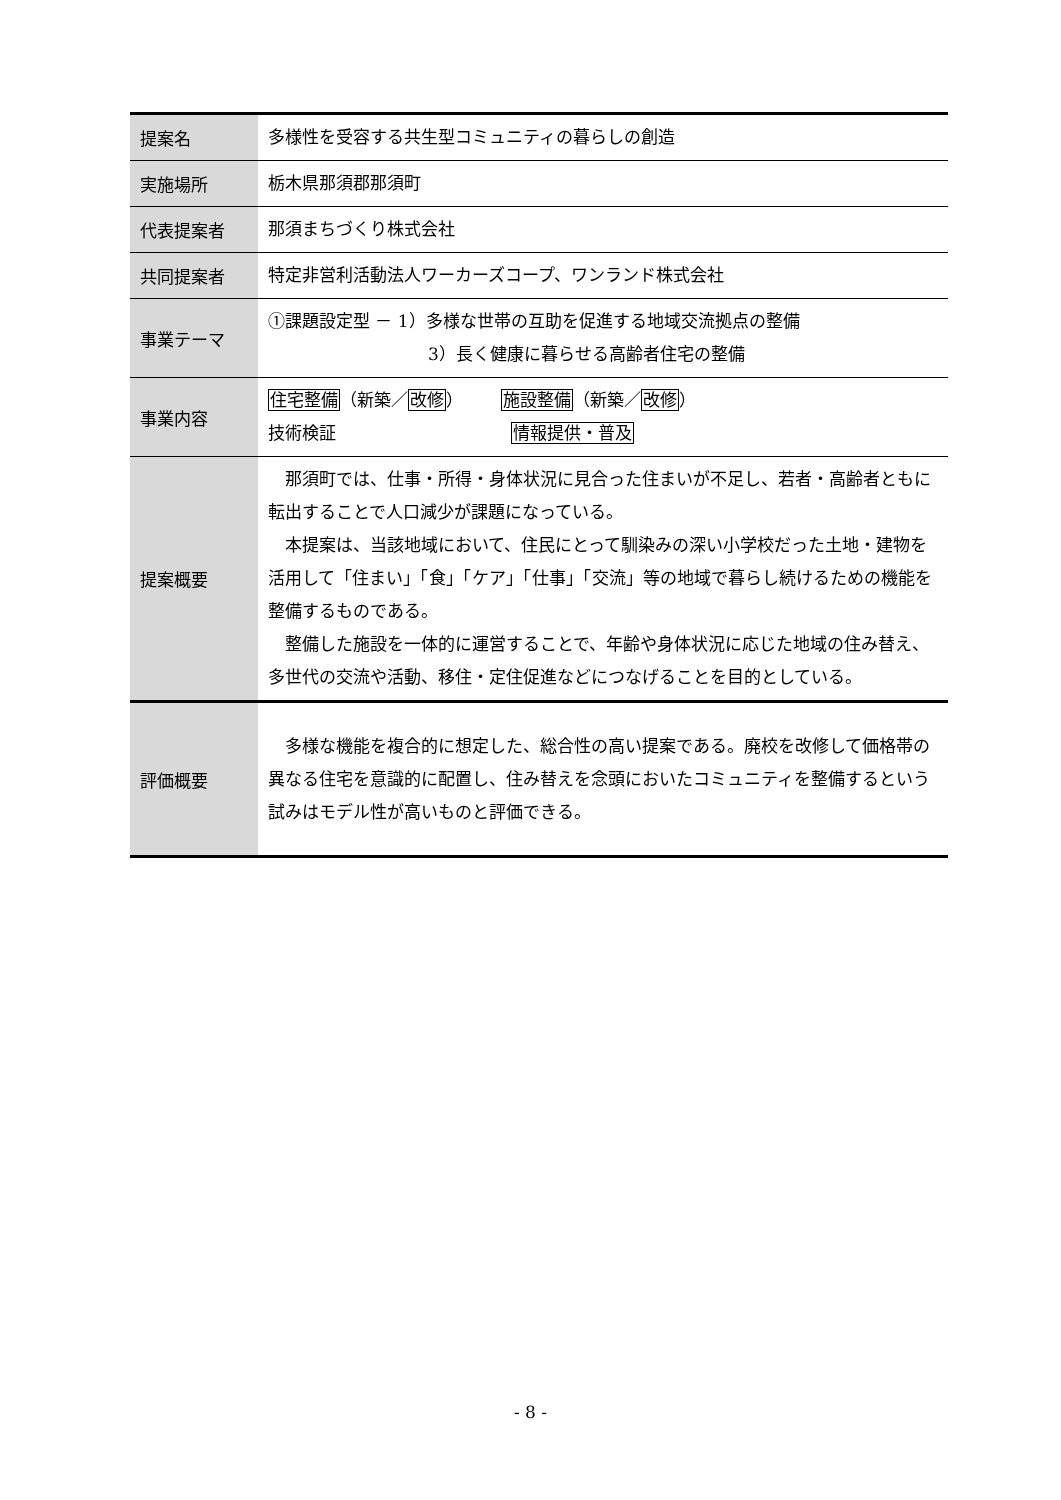| 提案名 | 多様性を受容する共生型コミュニティの暮らしの創造 |
| 実施場所 | 栃木県那須郡那須町 |
| 代表提案者 | 那須まちづくり株式会社 |
| 共同提案者 | 特定非営利活動法人ワーカーズコープ、ワンランド株式会社 |
| 事業テーマ | ①課題設定型 － 1）多様な世帯の互助を促進する地域交流拠点の整備 3）長く健康に暮らせる高齢者住宅の整備 |
| 事業内容 | 住宅整備 （新築／ 改修 ） 施設整備 （新築／ 改修 ） 技術検証 情報提供・普及 |
| 提案概要 | 那須町では、仕事・所得・身体状況に見合った住まいが不足し、若者・高齢者ともに転出することで人口減少が課題になっている。 本提案は、当該地域において、住民にとって馴染みの深い小学校だった土地・建物を活用して「住まい」「食」「ケア」「仕事」「交流」等の地域で暮らし続けるための機能を整備するものである。 整備した施設を一体的に運営することで、年齢や身体状況に応じた地域の住み替え、多世代の交流や活動、移住・定住促進などにつなげることを目的としている。 |
| 評価概要 | 多様な機能を複合的に想定した、総合性の高い提案である。廃校を改修して価格帯の異なる住宅を意識的に配置し、住み替えを念頭においたコミュニティを整備するという試みはモデル性が高いものと評価できる。 |
- 8 -